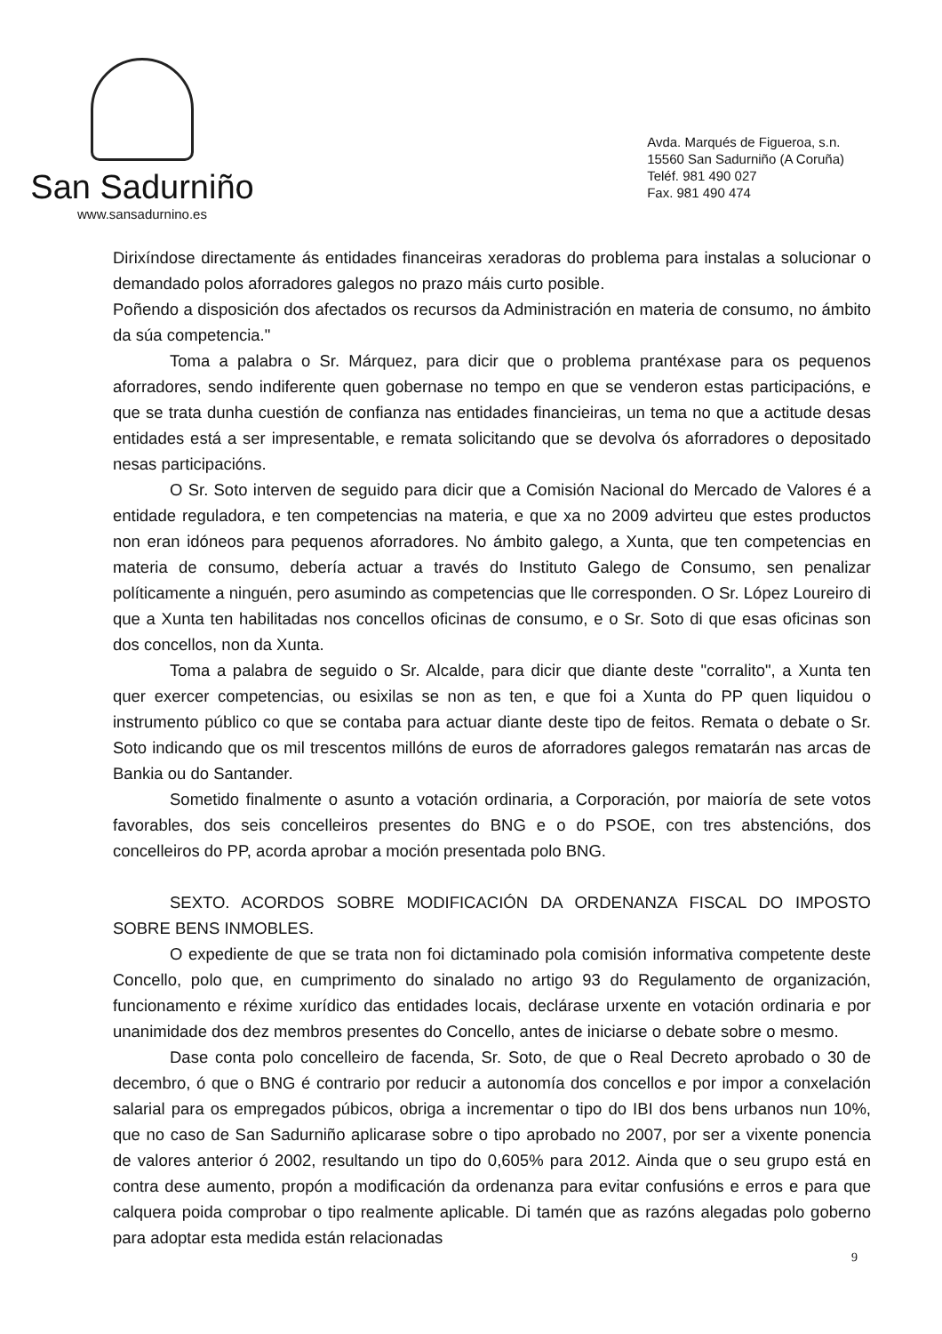San Sadurniño
www.sansadurnino.es
Avda. Marqués de Figueroa, s.n.
15560 San Sadurniño (A Coruña)
Teléf. 981 490 027
Fax. 981 490 474
Dirixíndose directamente ás entidades financeiras xeradoras do problema para instalas a solucionar o demandado polos aforradores galegos no prazo máis curto posible.
Poñendo a disposición dos afectados os recursos da Administración en materia de consumo, no ámbito da súa competencia."
Toma a palabra o Sr. Márquez, para dicir que o problema prantéxase para os pequenos aforradores, sendo indiferente quen gobernase no tempo en que se venderon estas participacións, e que se trata dunha cuestión de confianza nas entidades financieiras, un tema no que a actitude desas entidades está a ser impresentable, e remata solicitando que se devolva ós aforradores o depositado nesas participacións.
O Sr. Soto interven de seguido para dicir que a Comisión Nacional do Mercado de Valores é a entidade reguladora, e ten competencias na materia, e que xa no 2009 advirteu que estes productos non eran idóneos para pequenos aforradores. No ámbito galego, a Xunta, que ten competencias en materia de consumo, debería actuar a través do Instituto Galego de Consumo, sen penalizar políticamente a ninguén, pero asumindo as competencias que lle corresponden. O Sr. López Loureiro di que a Xunta ten habilitadas nos concellos oficinas de consumo, e o Sr. Soto di que esas oficinas son dos concellos, non da Xunta.
Toma a palabra de seguido o Sr. Alcalde, para dicir que diante deste "corralito", a Xunta ten quer exercer competencias, ou esixilas se non as ten, e que foi a Xunta do PP quen liquidou o instrumento público co que se contaba para actuar diante deste tipo de feitos. Remata o debate o Sr. Soto indicando que os mil trescentos millóns de euros de aforradores galegos rematarán nas arcas de Bankia ou do Santander.
Sometido finalmente o asunto a votación ordinaria, a Corporación, por maioría de sete votos favorables, dos seis concelleiros presentes do BNG e o do PSOE, con tres abstencións, dos concelleiros do PP, acorda aprobar a moción presentada polo BNG.
SEXTO. ACORDOS SOBRE MODIFICACIÓN DA ORDENANZA FISCAL DO IMPOSTO SOBRE BENS INMOBLES.
O expediente de que se trata non foi dictaminado pola comisión informativa competente deste Concello, polo que, en cumprimento do sinalado no artigo 93 do Regulamento de organización, funcionamento e réxime xurídico das entidades locais, declárase urxente en votación ordinaria e por unanimidade dos dez membros presentes do Concello, antes de iniciarse o debate sobre o mesmo.
Dase conta polo concelleiro de facenda, Sr. Soto, de que o Real Decreto aprobado o 30 de decembro, ó que o BNG é contrario por reducir a autonomía dos concellos e por impor a conxelación salarial para os empregados púbicos, obriga a incrementar o tipo do IBI dos bens urbanos nun 10%, que no caso de San Sadurniño aplicarase sobre o tipo aprobado no 2007, por ser a vixente ponencia de valores anterior ó 2002, resultando un tipo do 0,605% para 2012. Ainda que o seu grupo está en contra dese aumento, propón a modificación da ordenanza para evitar confusións e erros e para que calquera poida comprobar o tipo realmente aplicable. Di tamén que as razóns alegadas polo goberno para adoptar esta medida están relacionadas
9